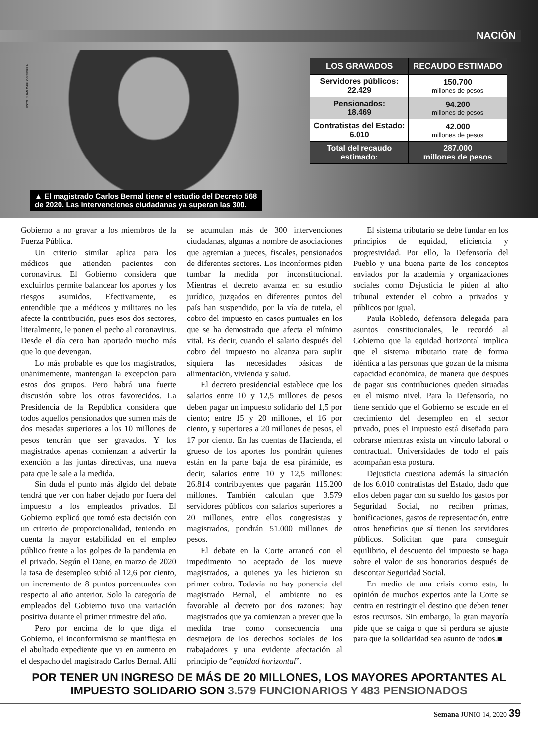NACIÓN
FOTO: JUAN CARLOS SIERRA
▲ El magistrado Carlos Bernal tiene el estudio del Decreto 568
de 2020. Las intervenciones ciudadanas ya superan las 300.
| LOS GRAVADOS | RECAUDO ESTIMADO |
| --- | --- |
| Servidores públicos: 22.429 | 150.700 millones de pesos |
| Pensionados: 18.469 | 94.200 millones de pesos |
| Contratistas del Estado: 6.010 | 42.000 millones de pesos |
| Total del recaudo estimado: | 287.000 millones de pesos |
Gobierno a no gravar a los miembros de la Fuerza Pública.
Un criterio similar aplica para los médicos que atienden pacientes con coronavirus. El Gobierno considera que excluirlos permite balancear los aportes y los riesgos asumidos. Efectivamente, es entendible que a médicos y militares no les afecte la contribución, pues esos dos sectores, literalmente, le ponen el pecho al coronavirus. Desde el día cero han aportado mucho más que lo que devengan.
Lo más probable es que los magistrados, unánimemente, mantengan la excepción para estos dos grupos. Pero habrá una fuerte discusión sobre los otros favorecidos. La Presidencia de la República considera que todos aquellos pensionados que sumen más de dos mesadas superiores a los 10 millones de pesos tendrán que ser gravados. Y los magistrados apenas comienzan a advertir la exención a las juntas directivas, una nueva pata que le sale a la medida.
Sin duda el punto más álgido del debate tendrá que ver con haber dejado por fuera del impuesto a los empleados privados. El Gobierno explicó que tomó esta decisión con un criterio de proporcionalidad, teniendo en cuenta la mayor estabilidad en el empleo público frente a los golpes de la pandemia en el privado. Según el Dane, en marzo de 2020 la tasa de desempleo subió al 12,6 por ciento, un incremento de 8 puntos porcentuales con respecto al año anterior. Solo la categoría de empleados del Gobierno tuvo una variación positiva durante el primer trimestre del año.
Pero por encima de lo que diga el Gobierno, el inconformismo se manifiesta en el abultado expediente que va en aumento en el despacho del magistrado Carlos Bernal. Allí se acumulan más de 300 intervenciones ciudadanas, algunas a nombre de asociaciones que agremian a jueces, fiscales, pensionados de diferentes sectores. Los inconformes piden tumbar la medida por inconstitucional. Mientras el decreto avanza en su estudio jurídico, juzgados en diferentes puntos del país han suspendido, por la vía de tutela, el cobro del impuesto en casos puntuales en los que se ha demostrado que afecta el mínimo vital. Es decir, cuando el salario después del cobro del impuesto no alcanza para suplir siquiera las necesidades básicas de alimentación, vivienda y salud.
El decreto presidencial establece que los salarios entre 10 y 12,5 millones de pesos deben pagar un impuesto solidario del 1,5 por ciento; entre 15 y 20 millones, el 16 por ciento, y superiores a 20 millones de pesos, el 17 por ciento. En las cuentas de Hacienda, el grueso de los aportes los pondrán quienes están en la parte baja de esa pirámide, es decir, salarios entre 10 y 12,5 millones: 26.814 contribuyentes que pagarán 115.200 millones. También calculan que 3.579 servidores públicos con salarios superiores a 20 millones, entre ellos congresistas y magistrados, pondrán 51.000 millones de pesos.
El debate en la Corte arrancó con el impedimento no aceptado de los nueve magistrados, a quienes ya les hicieron su primer cobro. Todavía no hay ponencia del magistrado Bernal, el ambiente no es favorable al decreto por dos razones: hay magistrados que ya comienzan a prever que la medida trae como consecuencia una desmejora de los derechos sociales de los trabajadores y una evidente afectación al principio de “equidad horizontal”.
El sistema tributario se debe fundar en los principios de equidad, eficiencia y progresividad. Por ello, la Defensoría del Pueblo y una buena parte de los conceptos enviados por la academia y organizaciones sociales como Dejusticia le piden al alto tribunal extender el cobro a privados y públicos por igual.
Paula Robledo, defensora delegada para asuntos constitucionales, le recordó al Gobierno que la equidad horizontal implica que el sistema tributario trate de forma idéntica a las personas que gozan de la misma capacidad económica, de manera que después de pagar sus contribuciones queden situadas en el mismo nivel. Para la Defensoría, no tiene sentido que el Gobierno se escude en el crecimiento del desempleo en el sector privado, pues el impuesto está diseñado para cobrarse mientras exista un vínculo laboral o contractual. Universidades de todo el país acompañan esta postura.
Dejusticia cuestiona además la situación de los 6.010 contratistas del Estado, dado que ellos deben pagar con su sueldo los gastos por Seguridad Social, no reciben primas, bonificaciones, gastos de representación, entre otros beneficios que sí tienen los servidores públicos. Solicitan que para conseguir equilibrio, el descuento del impuesto se haga sobre el valor de sus honorarios después de descontar Seguridad Social.
En medio de una crisis como esta, la opinión de muchos expertos ante la Corte se centra en restringir el destino que deben tener estos recursos. Sin embargo, la gran mayoría pide que se caiga o que si perdura se ajuste para que la solidaridad sea asunto de todos.■
POR TENER UN INGRESO DE MÁS DE 20 MILLONES, LOS MAYORES APORTANTES AL IMPUESTO SOLIDARIO SON 3.579 FUNCIONARIOS Y 483 PENSIONADOS
Semana JUNIO 14, 2020 39